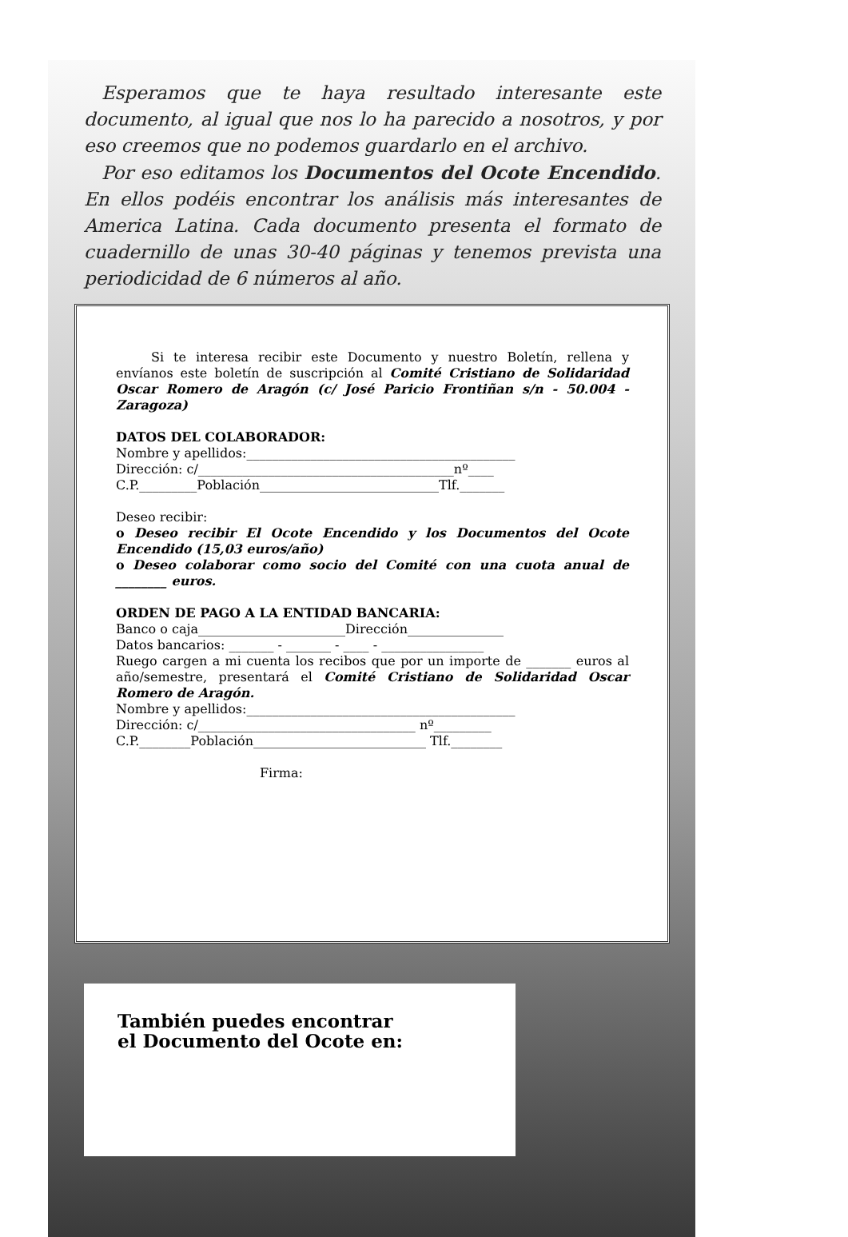Esperamos que te haya resultado interesante este documento, al igual que nos lo ha parecido a nosotros, y por eso creemos que no podemos guardarlo en el archivo.
Por eso editamos los Documentos del Ocote Encendido. En ellos podéis encontrar los análisis más interesantes de America Latina. Cada documento presenta el formato de cuadernillo de unas 30-40 páginas y tenemos prevista una periodicidad de 6 números al año.
Si te interesa recibir este Documento y nuestro Boletín, rellena y envíanos este boletín de suscripción al Comité Cristiano de Solidaridad Oscar Romero de Aragón (c/ José Paricio Frontiñan s/n - 50.004 - Zaragoza)
DATOS DEL COLABORADOR:
Nombre y apellidos:__________________________________________
Dirección: c/________________________________________nº____
C.P._________Población____________________________Tlf._______
Deseo recibir:
o Deseo recibir El Ocote Encendido y los Documentos del Ocote Encendido (15,03 euros/año)
o Deseo colaborar como socio del Comité con una cuota anual de ________ euros.
ORDEN DE PAGO A LA ENTIDAD BANCARIA:
Banco o caja_______________________Dirección_______________
Datos bancarios: _______ - _______ - ____ - ________________
Ruego cargen a mi cuenta los recibos que por un importe de _______ euros al año/semestre, presentará el Comité Cristiano de Solidaridad Oscar Romero de Aragón.
Nombre y apellidos:__________________________________________
Dirección: c/__________________________________ nº_________
C.P.________Población___________________________ Tlf.________
Firma:
También puedes encontrar
el Documento del Ocote en: